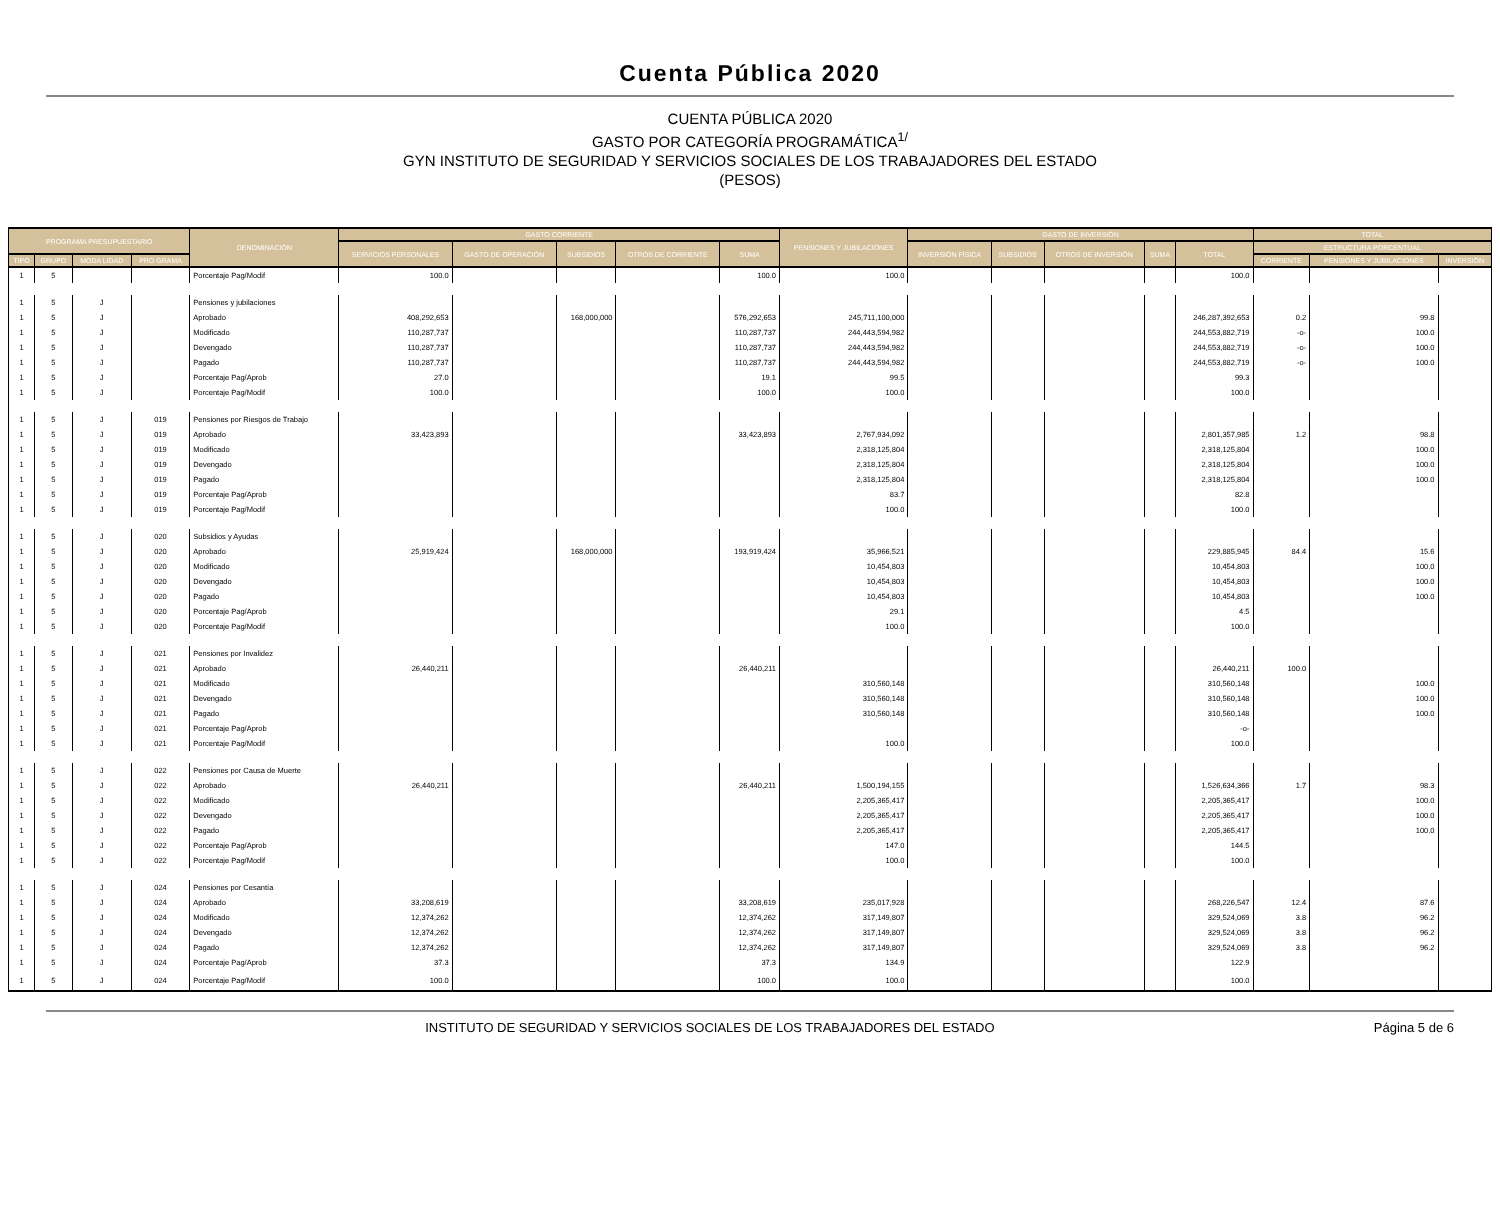Cuenta Pública 2020
CUENTA PÚBLICA 2020
GASTO POR CATEGORÍA PROGRAMÁTICA<sup>1/</sup>
GYN INSTITUTO DE SEGURIDAD Y SERVICIOS SOCIALES DE LOS TRABAJADORES DEL ESTADO
(PESOS)
| PROGRAMA PRESUPUESTARIO | | | | DENOMINACIÓN | GASTO CORRIENTE | | | | | PENSIONES Y JUBILACIONES | GASTO DE INVERSIÓN | | | | | TOTAL | | |
| --- | --- | --- | --- | --- | --- | --- | --- | --- | --- | --- | --- | --- | --- | --- | --- | --- | --- | --- |
| | | | | | SERVICIOS PERSONALES | GASTO DE OPERACIÓN | SUBSIDIOS | OTROS DE CORRIENTE | SUMA | | INVERSIÓN FÍSICA | SUBSIDIOS | OTROS DE INVERSIÓN | SUMA | TOTAL | ESTRUCTURA PORCENTUAL | | |
| TIPO | GRUPO | MODA LIDAD | PRO GRAMA | | | | | | | | | | | | | CORRIENTE | PENSIONES Y JUBILACIONES | INVERSIÓN |
| 1 | 5 | | | Porcentaje Pag/Modif | 100.0 | | | | 100.0 | 100.0 | | | | | 100.0 | | | |
| 1 | 5 | J | | Pensiones y jubilaciones | | | | | | | | | | | | | | |
| 1 | 5 | J | | Aprobado | 408,292,653 | | 168,000,000 | | 576,292,653 | 245,711,100,000 | | | | | 246,287,392,653 | 0.2 | 99.8 | |
| 1 | 5 | J | | Modificado | 110,287,737 | | | | 110,287,737 | 244,443,594,982 | | | | | 244,553,882,719 | -o- | 100.0 | |
| 1 | 5 | J | | Devengado | 110,287,737 | | | | 110,287,737 | 244,443,594,982 | | | | | 244,553,882,719 | -o- | 100.0 | |
| 1 | 5 | J | | Pagado | 110,287,737 | | | | 110,287,737 | 244,443,594,982 | | | | | 244,553,882,719 | -o- | 100.0 | |
| 1 | 5 | J | | Porcentaje Pag/Aprob | 27.0 | | | | 19.1 | 99.5 | | | | | 99.3 | | | |
| 1 | 5 | J | | Porcentaje Pag/Modif | 100.0 | | | | 100.0 | 100.0 | | | | | 100.0 | | | |
| 1 | 5 | J | 019 | Pensiones por Riesgos de Trabajo | | | | | | | | | | | | | | |
| 1 | 5 | J | 019 | Aprobado | 33,423,893 | | | | 33,423,893 | 2,767,934,092 | | | | | 2,801,357,985 | 1.2 | 98.8 | |
| 1 | 5 | J | 019 | Modificado | | | | | | 2,318,125,804 | | | | | 2,318,125,804 | | 100.0 | |
| 1 | 5 | J | 019 | Devengado | | | | | | 2,318,125,804 | | | | | 2,318,125,804 | | 100.0 | |
| 1 | 5 | J | 019 | Pagado | | | | | | 2,318,125,804 | | | | | 2,318,125,804 | | 100.0 | |
| 1 | 5 | J | 019 | Porcentaje Pag/Aprob | | | | | | 83.7 | | | | | 82.8 | | | |
| 1 | 5 | J | 019 | Porcentaje Pag/Modif | | | | | | 100.0 | | | | | 100.0 | | | |
| 1 | 5 | J | 020 | Subsidios y Ayudas | | | | | | | | | | | | | | |
| 1 | 5 | J | 020 | Aprobado | 25,919,424 | | 168,000,000 | | 193,919,424 | 35,966,521 | | | | | 229,885,945 | 84.4 | 15.6 | |
| 1 | 5 | J | 020 | Modificado | | | | | | 10,454,803 | | | | | 10,454,803 | | 100.0 | |
| 1 | 5 | J | 020 | Devengado | | | | | | 10,454,803 | | | | | 10,454,803 | | 100.0 | |
| 1 | 5 | J | 020 | Pagado | | | | | | 10,454,803 | | | | | 10,454,803 | | 100.0 | |
| 1 | 5 | J | 020 | Porcentaje Pag/Aprob | | | | | | 29.1 | | | | | 4.5 | | | |
| 1 | 5 | J | 020 | Porcentaje Pag/Modif | | | | | | 100.0 | | | | | 100.0 | | | |
| 1 | 5 | J | 021 | Pensiones por Invalidez | | | | | | | | | | | | | | |
| 1 | 5 | J | 021 | Aprobado | 26,440,211 | | | | 26,440,211 | | | | | | 26,440,211 | 100.0 | | |
| 1 | 5 | J | 021 | Modificado | | | | | | 310,560,148 | | | | | 310,560,148 | | 100.0 | |
| 1 | 5 | J | 021 | Devengado | | | | | | 310,560,148 | | | | | 310,560,148 | | 100.0 | |
| 1 | 5 | J | 021 | Pagado | | | | | | 310,560,148 | | | | | 310,560,148 | | 100.0 | |
| 1 | 5 | J | 021 | Porcentaje Pag/Aprob | | | | | | | | | | | -o- | | | |
| 1 | 5 | J | 021 | Porcentaje Pag/Modif | | | | | | 100.0 | | | | | 100.0 | | | |
| 1 | 5 | J | 022 | Pensiones por Causa de Muerte | | | | | | | | | | | | | | |
| 1 | 5 | J | 022 | Aprobado | 26,440,211 | | | | 26,440,211 | 1,500,194,155 | | | | | 1,526,634,366 | 1.7 | 98.3 | |
| 1 | 5 | J | 022 | Modificado | | | | | | 2,205,365,417 | | | | | 2,205,365,417 | | 100.0 | |
| 1 | 5 | J | 022 | Devengado | | | | | | 2,205,365,417 | | | | | 2,205,365,417 | | 100.0 | |
| 1 | 5 | J | 022 | Pagado | | | | | | 2,205,365,417 | | | | | 2,205,365,417 | | 100.0 | |
| 1 | 5 | J | 022 | Porcentaje Pag/Aprob | | | | | | 147.0 | | | | | 144.5 | | | |
| 1 | 5 | J | 022 | Porcentaje Pag/Modif | | | | | | 100.0 | | | | | 100.0 | | | |
| 1 | 5 | J | 024 | Pensiones por Cesantía | | | | | | | | | | | | | | |
| 1 | 5 | J | 024 | Aprobado | 33,208,619 | | | | 33,208,619 | 235,017,928 | | | | | 268,226,547 | 12.4 | 87.6 | |
| 1 | 5 | J | 024 | Modificado | 12,374,262 | | | | 12,374,262 | 317,149,807 | | | | | 329,524,069 | 3.8 | 96.2 | |
| 1 | 5 | J | 024 | Devengado | 12,374,262 | | | | 12,374,262 | 317,149,807 | | | | | 329,524,069 | 3.8 | 96.2 | |
| 1 | 5 | J | 024 | Pagado | 12,374,262 | | | | 12,374,262 | 317,149,807 | | | | | 329,524,069 | 3.8 | 96.2 | |
| 1 | 5 | J | 024 | Porcentaje Pag/Aprob | 37.3 | | | | 37.3 | 134.9 | | | | | 122.9 | | | |
| 1 | 5 | J | 024 | Porcentaje Pag/Modif | 100.0 | | | | 100.0 | 100.0 | | | | | 100.0 | | | |
INSTITUTO DE SEGURIDAD Y SERVICIOS SOCIALES DE LOS TRABAJADORES DEL ESTADO Página 5 de 6